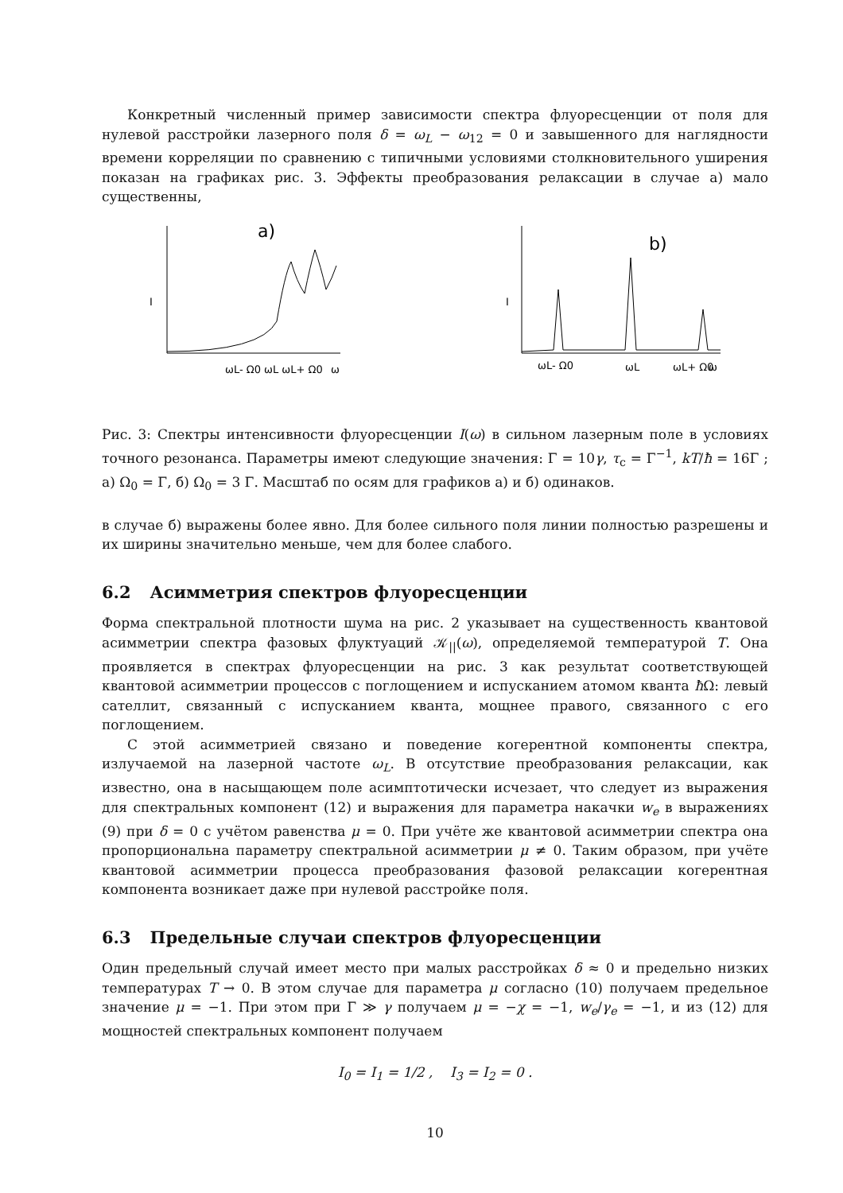Конкретный численный пример зависимости спектра флуоресценции от поля для нулевой расстройки лазерного поля δ = ω<sub>L</sub> − ω<sub>12</sub> = 0 и завышенного для наглядности времени корреляции по сравнению с типичными условиями столкновительного уширения показан на графиках рис. 3. Эффекты преобразования релаксации в случае а) мало существенны,
I
a)
ωL- Ω0 ωL ωL+ Ω0
ω
I
b)
ωL- Ω0
ωL
ωL+ Ω0
ω
Рис. 3: Спектры интенсивности флуоресценции I(ω) в сильном лазерным поле в условиях точного резонанса. Параметры имеют следующие значения: Γ = 10γ, τ<sub>c</sub> = Γ<sup>−1</sup>, kT/ħ = 16Γ ; а) Ω<sub>0</sub> = Γ, б) Ω<sub>0</sub> = 3 Γ. Масштаб по осям для графиков а) и б) одинаков.
в случае б) выражены более явно. Для более сильного поля линии полностью разрешены и их ширины значительно меньше, чем для более слабого.
6.2 Асимметрия спектров флуоресценции
Форма спектральной плотности шума на рис. 2 указывает на существенность квантовой асимметрии спектра фазовых флуктуаций 𝒦<sub>||</sub>(ω), определяемой температурой T. Она проявляется в спектрах флуоресценции на рис. 3 как результат соответствующей квантовой асимметрии процессов с поглощением и испусканием атомом кванта ħ Ω: левый сателлит, связанный с испусканием кванта, мощнее правого, связанного с его поглощением.
С этой асимметрией связано и поведение когерентной компоненты спектра, излучаемой на лазерной частоте ω<sub>L</sub>. В отсутствие преобразования релаксации, как известно, она в насыщающем поле асимптотически исчезает, что следует из выражения для спектральных компонент (12) и выражения для параметра накачки w<sub>e</sub> в выражениях (9) при δ = 0 с учётом равенства μ = 0. При учёте же квантовой асимметрии спектра она пропорциональна параметру спектральной асимметрии μ ≠ 0. Таким образом, при учёте квантовой асимметрии процесса преобразования фазовой релаксации когерентная компонента возникает даже при нулевой расстройке поля.
6.3 Предельные случаи спектров флуоресценции
Один предельный случай имеет место при малых расстройках δ ≈ 0 и предельно низких температурах T → 0. В этом случае для параметра μ согласно (10) получаем предельное значение μ = −1. При этом при Γ ≫ γ получаем μ = −χ = −1, w<sub>e</sub>/γ<sub>e</sub> = −1, и из (12) для мощностей спектральных компонент получаем
I<sub>0</sub> = I<sub>1</sub> = 1/2 , I<sub>3</sub> = I<sub>2</sub> = 0 .
10